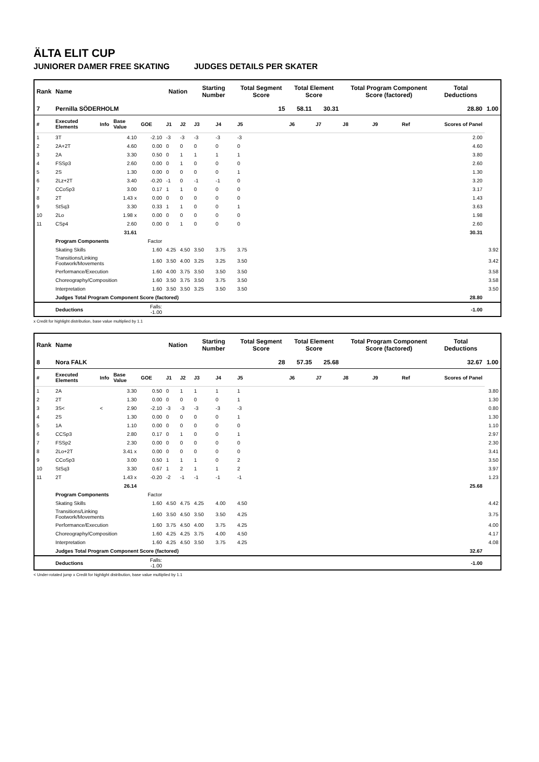ÄLTA ELIT CUP
JUNIORER DAMER FREE SKATING JUDGES DETAILS PER SKATER
| Rank | Name | | | | Nation | | Starting Number | | Total Segment Score | Total Element Score | | Total Program Component Score (factored) | | | Total Deductions | |
| --- | --- | --- | --- | --- | --- | --- | --- | --- | --- | --- | --- | --- | --- | --- | --- | --- |
| 7 | Pernilla SÖDERHOLM | | | | | | | | 15 | 58.11 | 30.31 | 28.80 | | | | 1.00 |
| # | Executed Elements | Info | Base Value | GOE | J1 | J2 | J3 | J4 | J5 | J6 | J7 | J8 | J9 | Ref | Scores of Panel | |
| 1 | 3T | | 4.10 | -2.10 | -3 | -3 | -3 | -3 | -3 | | | | | | 2.00 | |
| 2 | 2A+2T | | 4.60 | 0.00 | 0 | 0 | 0 | 0 | 0 | | | | | | 4.60 | |
| 3 | 2A | | 3.30 | 0.50 | 0 | 1 | 1 | 1 | 1 | | | | | | 3.80 | |
| 4 | FSSp3 | | 2.60 | 0.00 | 0 | 1 | 0 | 0 | 0 | | | | | | 2.60 | |
| 5 | 2S | | 1.30 | 0.00 | 0 | 0 | 0 | 0 | 1 | | | | | | 1.30 | |
| 6 | 2Lz+2T | | 3.40 | -0.20 | -1 | 0 | -1 | -1 | 0 | | | | | | 3.20 | |
| 7 | CCoSp3 | | 3.00 | 0.17 | 1 | 1 | 0 | 0 | 0 | | | | | | 3.17 | |
| 8 | 2T | | 1.43 x | 0.00 | 0 | 0 | 0 | 0 | 0 | | | | | | 1.43 | |
| 9 | StSq3 | | 3.30 | 0.33 | 1 | 1 | 0 | 0 | 1 | | | | | | 3.63 | |
| 10 | 2Lo | | 1.98 x | 0.00 | 0 | 0 | 0 | 0 | 0 | | | | | | 1.98 | |
| 11 | CSp4 | | 2.60 | 0.00 | 0 | 1 | 0 | 0 | 0 | | | | | | 2.60 | |
| | | | 31.61 | | | | | | | | | | | | 30.31 | |
| | Program Components | | | Factor | | | | | | | | | | | | |
| | Skating Skills | | | 1.60 | 4.25 | 4.50 | 3.50 | 3.75 | 3.75 | | | | | | | 3.92 |
| | Transitions/Linking Footwork/Movements | | | 1.60 | 3.50 | 4.00 | 3.25 | 3.25 | 3.50 | | | | | | | 3.42 |
| | Performance/Execution | | | 1.60 | 4.00 | 3.75 | 3.50 | 3.50 | 3.50 | | | | | | | 3.58 |
| | Choreography/Composition | | | 1.60 | 3.50 | 3.75 | 3.50 | 3.75 | 3.50 | | | | | | | 3.58 |
| | Interpretation | | | 1.60 | 3.50 | 3.50 | 3.25 | 3.50 | 3.50 | | | | | | | 3.50 |
| | Judges Total Program Component Score (factored) | | | | | | | | | | | | | | 28.80 | |
| | Deductions | | | Falls: -1.00 | | | | | | | | | | | -1.00 | |
x Credit for highlight distribution, base value multiplied by 1.1
| Rank | Name | | | | Nation | | Starting Number | | Total Segment Score | Total Element Score | | Total Program Component Score (factored) | | | Total Deductions | |
| --- | --- | --- | --- | --- | --- | --- | --- | --- | --- | --- | --- | --- | --- | --- | --- | --- |
| 8 | Nora FALK | | | | | | | | 28 | 57.35 | 25.68 | 32.67 | | | | 1.00 |
| # | Executed Elements | Info | Base Value | GOE | J1 | J2 | J3 | J4 | J5 | J6 | J7 | J8 | J9 | Ref | Scores of Panel | |
| 1 | 2A | | 3.30 | 0.50 | 0 | 1 | 1 | 1 | 1 | | | | | | | 3.80 |
| 2 | 2T | | 1.30 | 0.00 | 0 | 0 | 0 | 0 | 1 | | | | | | | 1.30 |
| 3 | 3S< | < | 2.90 | -2.10 | -3 | -3 | -3 | -3 | -3 | | | | | | | 0.80 |
| 4 | 2S | | 1.30 | 0.00 | 0 | 0 | 0 | 0 | 1 | | | | | | | 1.30 |
| 5 | 1A | | 1.10 | 0.00 | 0 | 0 | 0 | 0 | 0 | | | | | | | 1.10 |
| 6 | CCSp3 | | 2.80 | 0.17 | 0 | 1 | 0 | 0 | 1 | | | | | | | 2.97 |
| 7 | FSSp2 | | 2.30 | 0.00 | 0 | 0 | 0 | 0 | 0 | | | | | | | 2.30 |
| 8 | 2Lo+2T | | 3.41 x | 0.00 | 0 | 0 | 0 | 0 | 0 | | | | | | | 3.41 |
| 9 | CCoSp3 | | 3.00 | 0.50 | 1 | 1 | 1 | 0 | 2 | | | | | | | 3.50 |
| 10 | StSq3 | | 3.30 | 0.67 | 1 | 2 | 1 | 1 | 2 | | | | | | | 3.97 |
| 11 | 2T | | 1.43 x | -0.20 | -2 | -1 | -1 | -1 | -1 | | | | | | | 1.23 |
| | | | 26.14 | | | | | | | | | | | | 25.68 | |
| | Program Components | | | Factor | | | | | | | | | | | | |
| | Skating Skills | | | 1.60 | 4.50 | 4.75 | 4.25 | 4.00 | 4.50 | | | | | | | 4.42 |
| | Transitions/Linking Footwork/Movements | | | 1.60 | 3.50 | 4.50 | 3.50 | 3.50 | 4.25 | | | | | | | 3.75 |
| | Performance/Execution | | | 1.60 | 3.75 | 4.50 | 4.00 | 3.75 | 4.25 | | | | | | | 4.00 |
| | Choreography/Composition | | | 1.60 | 4.25 | 4.25 | 3.75 | 4.00 | 4.50 | | | | | | | 4.17 |
| | Interpretation | | | 1.60 | 4.25 | 4.50 | 3.50 | 3.75 | 4.25 | | | | | | | 4.08 |
| | Judges Total Program Component Score (factored) | | | | | | | | | | | | | | 32.67 | |
| | Deductions | | | Falls: -1.00 | | | | | | | | | | | -1.00 | |
< Under-rotated jump x Credit for highlight distribution, base value multiplied by 1.1